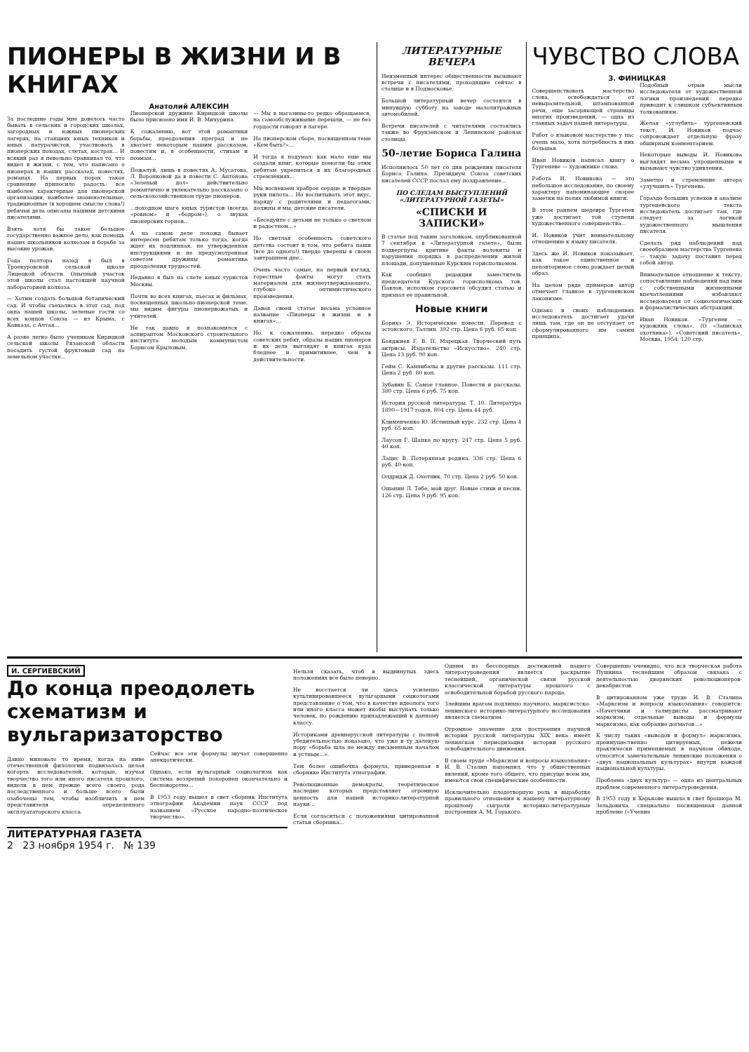ПИОНЕРЫ В ЖИЗНИ И В КНИГАХ
Анатолий АЛЕКСИН
За последние годы мне довелось часто бывать в сельских и городских школах, загородных и южных пионерских лагерях, на станциях юных техников и юных натуралистов, участвовать в пионерских походах, слетах, кострах... И всякий раз я невольно сравнивал то, что видел в жизни, с тем, что написано о пионерах в наших рассказах, повестях, романах. На первых порах такое сравнение приносило радость: все наиболее характерные для пионерской организации, наиболее знаменательные, традиционные (в хорошем смысле слова!) ребячьи дела описаны нашими детскими писателями.
Взять хотя бы такое большое государственно важное дело, как помощь наших школьников колхозам в борьбе за высокие урожаи.
Года полтора назад я был в Троекуровской сельской школе Лицецкой области. Опытный участок этой школы стал настоящей научной лабораторией колхоза.
— Хотим создать большой ботанический сад. И чтобы съехались в этот сад, под окна нашей школы, зеленые гости со всех концов Союза — из Крыма, с Кавказа, с Алтая...
А разве легко было ученикам Кирицкой сельской школы Рязанской области посадить густой фруктовый сад на земельном участке...
Пионерской дружине Кирицкой школы было присвоено имя И. В. Мичурина.
К сожалению, вот этой романтики борьбы, преодоления преград и не хватает некоторым нашим рассказам, повестям и, в особенности, стихам и поэмам...
Пожалуй, лишь в повестях А. Мусатова, Л. Воронковой да в повести С. Антонова «Зеленый дол» действительно романтично и увлекательно рассказано о сельскохозяйственном труде пионеров.
...походном шаге юных туристов (всегда «ровном» и «бодром»), о звуках пионерских горнов...
А на самом деле похожд бывает интересен ребятам только тогда, когда ждет их подлинная, не утвержденная инструкциями и не предусмотренная советом дружины романтика преодоления трудностей.
Недавно я был на слете юных туристов Москвы.
Почти во всех книгах, пьесах и фильмах, посвященных школьно-пионерской теме, мы видим фигуры пионервожатых и учителей.
Не так давно я познакомился с аспирантом Московского строительного института молодым коммунистом Борисом Крыловым.
— Мы в магазины-то редко обращаемся, на самообслуживание перешли, — не без гордости говорят в лагере.
На пионерском сборе, посвященном теме «Кем быть?»...
И тогда я подумал: как мало еще мы создали книг, которые помогли бы этим ребятам укрепиться в их благородных стремлениях...
Мы воспеваем храброе сердце и твердые руки пилота... Но воспитывать этот вкус, наряду с родителями и педагогами, должны и мы, детские писатели.
«Беседуйте с детьми не только о светлом и радостном...»
Но светлая особенность советского детства состоит в том, что ребята наши (все до одного!) твердо уверены в своем завтрашнем дне...
Очень часто самые, на первый взгляд, горестные факты могут стать материалом для жизнеутверждающего, глубоко оптимистического произведения.
Давая своей статье весьма условное название «Пионеры в жизни и в книгах»...
Но, к сожалению, нередко образы советских ребят, образы наших пионеров и их дела выглядят в книгах куда бледнее и примитивнее, чем в действительности.
ЛИТЕРАТУРНЫЕ ВЕЧЕРА
Неизменный интерес общественности вызывают встречи с писателями, проходящие сейчас в столице и в Подмосковье.
Большой литературный вечер состоялся в минувшую субботу на заводе малолитражных автомобилей.
Встречи писателей с читателями состоялись также во Фрунзенском и Ленинском районах столицы.
50-летие Бориса Галина
Исполнилось 50 лет со дня рождения писателя Бориса Галина. Президиум Союза советских писателей СССР послал ему поздравление...
ПО СЛЕДАМ ВЫСТУПЛЕНИЙ «ЛИТЕРАТУРНОЙ ГАЗЕТЫ»
«СПИСКИ И ЗАПИСКИ»
В статье под таким заголовком, опубликованной 7 сентября в «Литературной газете», были подвергнуты критике факты волокиты и нарушения порядка в распределении жилой площади, допущенные Курским горисполкомом.
Как сообщил редакции заместитель председателя Курского горисполкома тов. Павлов, исполком горсовета обсудил статью и признал ее правильной.
Новые книги
Борихэ Э. Исторические повести. Перевод с эстонского. Таллин. 392 стр. Цена 6 руб. 85 коп.
Бояджиев Г. В. П. Марецкая. Творческий путь актрисы. Издательство «Искусство». 240 стр. Цена 13 руб. 90 коп.
Гейм С. Каннибалы и другие рассказы. 111 стр. Цена 2 руб. 80 коп.
Зубавин Б. Самое главное. Повести и рассказы. 380 стр. Цена 6 руб. 75 коп.
История русской литературы. Т. 10. Литература 1890—1917 годов. 804 стр. Цена 44 руб.
Клименченко Ю. Истинный курс. 232 стр. Цена 4 руб. 65 коп.
Лаусон Г. Шапка по кругу. 247 стр. Цена 5 руб. 40 коп.
Лацис В. Потерянная родина. 336 стр. Цена 6 руб. 40 коп.
Олдридж Д. Охотник. 70 стр. Цена 2 руб. 50 коп.
Ошанин Л. Тебе, мой друг. Новые стихи и песни. 126 стр. Цена 9 руб. 95 коп.
ЧУВСТВО СЛОВА
З. ФИНИЦКАЯ
Совершенствовать мастерство слова, освобождаться от невыразительной, штампованной речи, еще засоряющей страницы многих произведений, — одна из главных задач нашей литературы.
Работ о языковом мастерстве у нас очень мало, хотя потребность в них большая.
Иван Новиков написал книгу о Тургеневе — художнике слова.
Работа И. Новикова — это небольшое исследование, по своему характеру напоминающее скорее заметки на полях любимой книги.
В этом раннем шедевре Тургенев уже достигает той ступени художественного совершенства...
И. Новиков учит внимательному отношению к языку писателя.
Здесь же И. Новиков показывает, как такое единственное и неповторимое слово рождает целый образ.
На целом ряде примеров автор отмечает главное в тургеневском лаконизме.
Однако в своих наблюдениях исследователь достигает удачи лишь там, где он не отступает от сформулированного им самим принципа.
Подобный отрыв мысли исследователя от художественной логики произведений нередко приводит к слишком субъективным толкованиям.
Желая «углубить» тургеневский текст, И. Новиков подчас сопровождает отдельную фразу обширным комментарием.
Некоторые выводы И. Новикова выглядят весьма упрощенными и вызывают чувство удивления.
Заметно и стремление автора «улучшить» Тургенева.
Гораздо больших успехов в анализе тургеневского текста исследователь достигает там, где следует за логикой художественного мышления писателя.
Сделать ряд наблюдений над своеобразием мастерства Тургенева — такую задачу поставил перед собой автор.
Внимательное отношение к тексту, сопоставление наблюдений над ним с собственными жизненными впечатлениями избавляют исследователя от социологических и формалистических абстракций.
Иван Новиков. «Тургенев — художник слова». (О «Записках охотника»). «Советский писатель». Москва, 1954, 120 стр.
И. СЕРГИЕВСКИЙ
До конца преодолеть схематизм и вульгаризаторство
Давно миновало то время, когда на ниве отечественной филологии подвизалась целая когорта исследователей, которые, изучая творчество того или иного писателя прошлого, видели в нем прежде всего своего рода последственного и больше всего были озабочены тем, чтобы изобличить в нем представителя определенного эксплуататорского класса.
Сейчас все эти формулы звучат совершенно анекдотически.
Однако, если вульгарный социологизм как система воззрений похоронен окончательно и бесповоротно...
В 1953 году вышел в свет сборник Института этнографии Академии наук СССР под названием «Русское народно-поэтическое творчество».
ЛИТЕРАТУРНАЯ ГАЗЕТА
2 23 ноября 1954 г. № 139
Нельзя сказать, чтоб в выдвинутых здесь положениях все было неверно.
Не восстается ли здесь усиленно культивировавшееся вульгарными социологами представление о том, что в качестве идеолога того или иного класса может якобы выступать только человек, по рождению принадлежащий к данному классу.
Историками древнерусской литературы с полной убедительностью показано, что уже в ту далекую пору «борьба шла не между письменным началом и устным...».
Тем более ошибочна формула, приведенная в сборнике Института этнографии.
Революционные демократы, теоретическое наследие которых представляет огромную ценность для нашей историко-литературной науки...
Если согласиться с положениями цитированной статьи сборника...
Одним из бесспорных достижений нашего литературоведения является раскрытие теснейшей, органической связи русской классической литературы прошлого с освободительной борьбой русского народа.
Злейшим врагом подлинно научного, марксистско-ленинского историко-литературного исследования является схематизм.
Огромное значение для построения научной истории русской литературы XIX века имеет ленинская периодизация истории русского освободительного движения.
В своем труде «Марксизм и вопросы языкознания» И. В. Сталин напомнил, что у общественных явлений, кроме того общего, что присуще всем им, имеются свои специфические особенности.
Исключительно плодотворную роль в выработке правильного отношения к нашему литературному прошлому сыграли историко-литературные построения А. М. Горького.
Совершенно очевидно, что вся творческая работа Пушкина теснейшим образом связана с деятельностью дворянских революционеров-декабристов.
В цитированном уже труде И. В. Сталина «Марксизм и вопросы языкознания» говорится: «Начетчики и талмудисты рассматривают марксизм, отдельные выводы и формулы марксизма, как собрание догматов...»
К числу таких «выводов и формул» марксизма, преимущественно цитируемых, нежели практически применяемых в научном обиходе, относятся замечательные ленинские положения о «двух национальных культурах» внутри каждой национальной культуры.
Проблема «двух культур» — одна из центральных проблем современного литературоведения.
В 1953 году в Харькове вышла в свет брошюра М. Зельдовича, специально посвященная данной проблеме («Учение